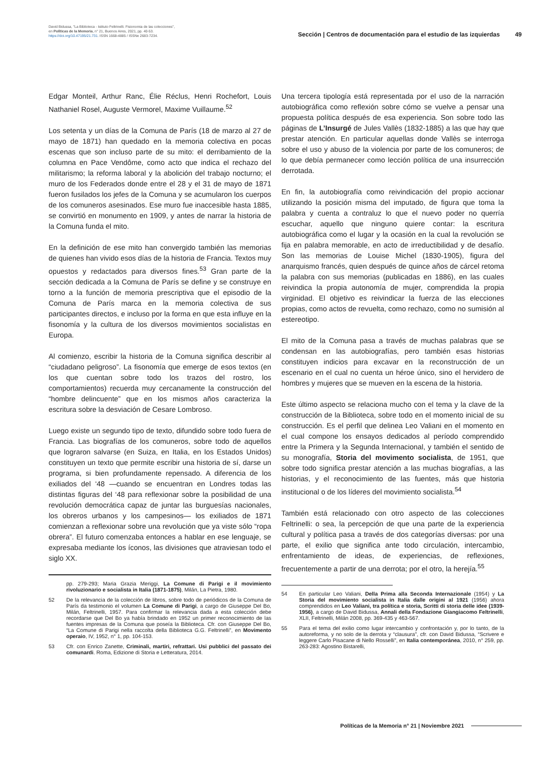David Bidussa, "La Biblioteca - Istituto Feltrinelli. Fisionomia de las colecciones",
en Políticas de la Memoria, n° 21, Buenos Aires, 2021, pp. 40-53.
https://doi.org/10.47195/21.731. ISSN 1668-4885 / ISSNe 2683-7234.
Sección | Centros de documentación para el estudio de las izquierdas 49
Edgar Monteil, Arthur Ranc, Élie Réclus, Henri Rochefort, Louis Nathaniel Rosel, Auguste Vermorel, Maxime Vuillaume.<sup>52</sup>
Los setenta y un días de la Comuna de París (18 de marzo al 27 de mayo de 1871) han quedado en la memoria colectiva en pocas escenas que son incluso parte de su mito: el derribamiento de la columna en Pace Vendôme, como acto que indica el rechazo del militarismo; la reforma laboral y la abolición del trabajo nocturno; el muro de los Federados donde entre el 28 y el 31 de mayo de 1871 fueron fusilados los jefes de la Comuna y se acumularon los cuerpos de los comuneros asesinados. Ese muro fue inaccesible hasta 1885, se convirtió en monumento en 1909, y antes de narrar la historia de la Comuna funda el mito.
En la definición de ese mito han convergido también las memorias de quienes han vivido esos días de la historia de Francia. Textos muy opuestos y redactados para diversos fines.<sup>53</sup> Gran parte de la sección dedicada a la Comuna de París se define y se construye en torno a la función de memoria prescriptiva que el episodio de la Comuna de París marca en la memoria colectiva de sus participantes directos, e incluso por la forma en que esta influye en la fisonomía y la cultura de los diversos movimientos socialistas en Europa.
Al comienzo, escribir la historia de la Comuna significa describir al “ciudadano peligroso”. La fisonomía que emerge de esos textos (en los que cuentan sobre todo los trazos del rostro, los comportamientos) recuerda muy cercanamente la construcción del “hombre delincuente” que en los mismos años caracteriza la escritura sobre la desviación de Cesare Lombroso.
Luego existe un segundo tipo de texto, difundido sobre todo fuera de Francia. Las biografías de los comuneros, sobre todo de aquellos que lograron salvarse (en Suiza, en Italia, en los Estados Unidos) constituyen un texto que permite escribir una historia de sí, darse un programa, si bien profundamente repensado. A diferencia de los exiliados del ‘48 —cuando se encuentran en Londres todas las distintas figuras del ‘48 para reflexionar sobre la posibilidad de una revolución democrática capaz de juntar las burguesías nacionales, los obreros urbanos y los campesinos— los exiliados de 1871 comienzan a reflexionar sobre una revolución que ya viste sólo “ropa obrera”. El futuro comenzaba entonces a hablar en ese lenguaje, se expresaba mediante los íconos, las divisiones que atraviesan todo el siglo XX.
pp. 279-293; Maria Grazia Meriggi, La Comune di Parigi e il movimiento rivoluzionario e socialista in Italia (1871-1875), Milán, La Pietra, 1980.
52 De la relevancia de la colección de libros, sobre todo de periódicos de la Comuna de París da testimonio el volumen La Comune di Parigi, a cargo de Giuseppe Del Bo, Milán, Feltrinelli, 1957. Para confirmar la relevancia dada a esta colección debe recordarse que Del Bo ya había brindado en 1952 un primer reconocimiento de las fuentes impresas de la Comuna que poseía la Biblioteca. Cfr. con Giuseppe Del Bo, “La Comune di Parigi nella raccolta della Biblioteca G.G. Feltrinelli”, en Movimento operaio, IV, 1952, n° 1, pp. 104-153.
53 Cfr. con Enrico Zanette, Criminali, martiri, refrattari. Usi pubblici del passato dei comunardi. Roma, Edizione di Storia e Letteratura, 2014.
Una tercera tipología está representada por el uso de la narración autobiográfica como reflexión sobre cómo se vuelve a pensar una propuesta política después de esa experiencia. Son sobre todo las páginas de L’Insurgé de Jules Vallès (1832-1885) a las que hay que prestar atención. En particular aquellas donde Vallès se interroga sobre el uso y abuso de la violencia por parte de los comuneros; de lo que debía permanecer como lección política de una insurrección derrotada.
En fin, la autobiografía como reivindicación del propio accionar utilizando la posición misma del imputado, de figura que toma la palabra y cuenta a contraluz lo que el nuevo poder no querría escuchar, aquello que ninguno quiere contar: la escritura autobiográfica como el lugar y la ocasión en la cual la revolución se fija en palabra memorable, en acto de irreductibilidad y de desafío. Son las memorias de Louise Michel (1830-1905), figura del anarquismo francés, quien después de quince años de cárcel retoma la palabra con sus memorias (publicadas en 1886), en las cuales reivindica la propia autonomía de mujer, comprendida la propia virginidad. El objetivo es reivindicar la fuerza de las elecciones propias, como actos de revuelta, como rechazo, como no sumisión al estereotipo.
El mito de la Comuna pasa a través de muchas palabras que se condensan en las autobiografías, pero también esas historias constituyen indicios para excavar en la reconstrucción de un escenario en el cual no cuenta un héroe único, sino el hervidero de hombres y mujeres que se mueven en la escena de la historia.
Este último aspecto se relaciona mucho con el tema y la clave de la construcción de la Biblioteca, sobre todo en el momento inicial de su construcción. Es el perfil que delinea Leo Valiani en el momento en el cual compone los ensayos dedicados al período comprendido entre la Primera y la Segunda Internacional, y también el sentido de su monografía, Storia del movimento socialista, de 1951, que sobre todo significa prestar atención a las muchas biografías, a las historias, y el reconocimiento de las fuentes, más que historia institucional o de los líderes del movimiento socialista.<sup>54</sup>
También está relacionado con otro aspecto de las colecciones Feltrinelli: o sea, la percepción de que una parte de la experiencia cultural y política pasa a través de dos categorías diversas: por una parte, el exilio que significa ante todo circulación, intercambio, enfrentamiento de ideas, de experiencias, de reflexiones, frecuentemente a partir de una derrota; por el otro, la herejía.<sup>55</sup>
54 En particular Leo Valiani, Della Prima alla Seconda Internazionale (1954) y La Storia del movimiento socialista in Italia dalle origini al 1921 (1956) ahora comprendidos en Leo Valiani, tra política e storia, Scritti di storia delle idee (1939-1956), a cargo de David Bidussa, Annali della Fondazione Giangiacomo Feltrinelli, XLII, Feltrinelli, Milán 2008, pp. 369-435 y 463-567.
55 Para el tema del exilio como lugar intercambio y confrontación y, por lo tanto, de la autoreforma, y no solo de la derrota y “clausura”, cfr. con David Bidussa, “Scrivere e leggere Carlo Pisacane di Nello Rosselli”, en Italia contemporánea, 2010, n° 259, pp. 263-283: Agostino Bistarelli,
Políticas de la Memoria n° 21 | Noviembre 2021